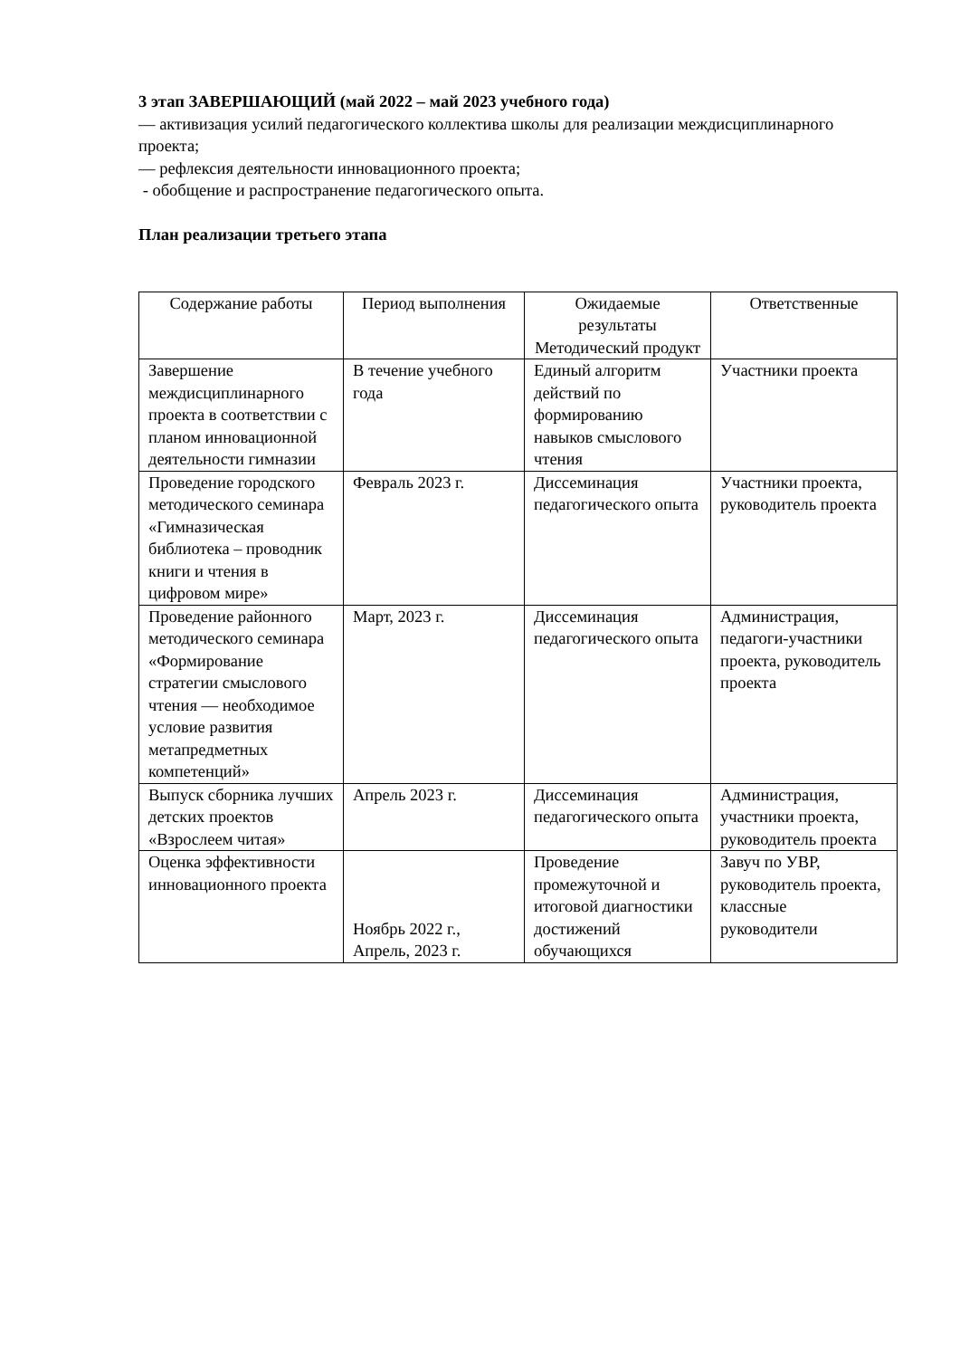3 этап ЗАВЕРШАЮЩИЙ (май 2022 – май 2023 учебного года)
— активизация усилий педагогического коллектива школы для реализации междисциплинарного проекта;
— рефлексия деятельности инновационного проекта;
- обобщение и распространение педагогического опыта.
План реализации третьего этапа
| Содержание работы | Период выполнения | Ожидаемые результаты Методический продукт | Ответственные |
| --- | --- | --- | --- |
| Завершение междисциплинарного проекта в соответствии с планом инновационной деятельности гимназии | В течение учебного года | Единый алгоритм действий по формированию навыков смыслового чтения | Участники проекта |
| Проведение городского методического семинара «Гимназическая библиотека – проводник книги и чтения в цифровом мире» | Февраль 2023 г. | Диссеминация педагогического опыта | Участники проекта, руководитель проекта |
| Проведение районного методического семинара «Формирование стратегии смыслового чтения — необходимое условие развития метапредметных компетенций» | Март, 2023 г. | Диссеминация педагогического опыта | Администрация, педагоги-участники проекта, руководитель проекта |
| Выпуск сборника лучших детских проектов «Взрослеем читая» | Апрель 2023 г. | Диссеминация педагогического опыта | Администрация, участники проекта, руководитель проекта |
| Оценка эффективности инновационного проекта | Ноябрь 2022 г., Апрель, 2023 г. | Проведение промежуточной и итоговой диагностики достижений обучающихся | Завуч по УВР, руководитель проекта, классные руководители |